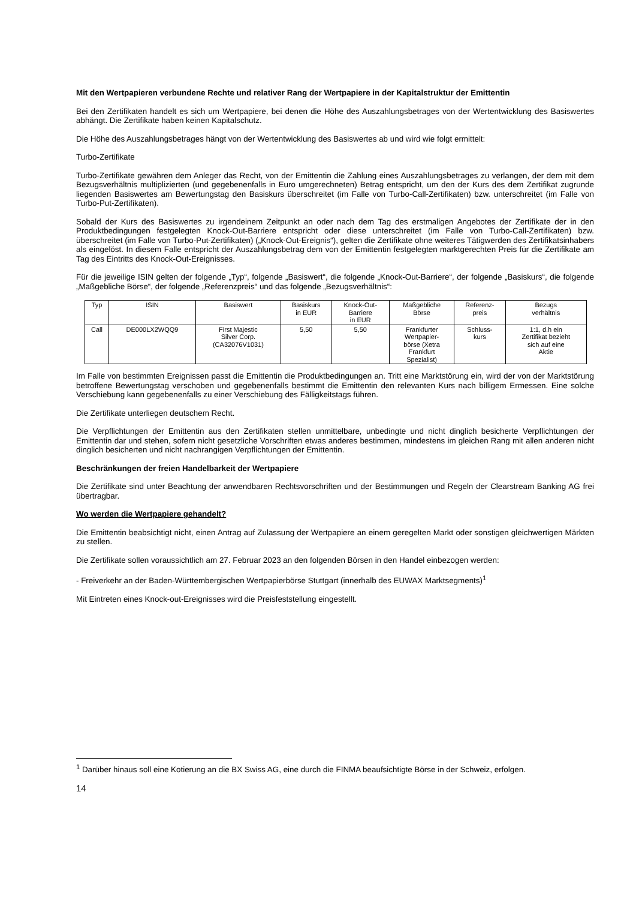Mit den Wertpapieren verbundene Rechte und relativer Rang der Wertpapiere in der Kapitalstruktur der Emittentin
Bei den Zertifikaten handelt es sich um Wertpapiere, bei denen die Höhe des Auszahlungsbetrages von der Wertentwicklung des Basiswertes abhängt. Die Zertifikate haben keinen Kapitalschutz.
Die Höhe des Auszahlungsbetrages hängt von der Wertentwicklung des Basiswertes ab und wird wie folgt ermittelt:
Turbo-Zertifikate
Turbo-Zertifikate gewähren dem Anleger das Recht, von der Emittentin die Zahlung eines Auszahlungsbetrages zu verlangen, der dem mit dem Bezugsverhältnis multiplizierten (und gegebenenfalls in Euro umgerechneten) Betrag entspricht, um den der Kurs des dem Zertifikat zugrunde liegenden Basiswertes am Bewertungstag den Basiskurs überschreitet (im Falle von Turbo-Call-Zertifikaten) bzw. unterschreitet (im Falle von Turbo-Put-Zertifikaten).
Sobald der Kurs des Basiswertes zu irgendeinem Zeitpunkt an oder nach dem Tag des erstmaligen Angebotes der Zertifikate der in den Produktbedingungen festgelegten Knock-Out-Barriere entspricht oder diese unterschreitet (im Falle von Turbo-Call-Zertifikaten) bzw. überschreitet (im Falle von Turbo-Put-Zertifikaten) („Knock-Out-Ereignis“), gelten die Zertifikate ohne weiteres Tätigwerden des Zertifikatsinhabers als eingelöst. In diesem Falle entspricht der Auszahlungsbetrag dem von der Emittentin festgelegten marktgerechten Preis für die Zertifikate am Tag des Eintritts des Knock-Out-Ereignisses.
Für die jeweilige ISIN gelten der folgende „Typ“, folgende „Basiswert“, die folgende „Knock-Out-Barriere“, der folgende „Basiskurs“, die folgende „Maßgebliche Börse“, der folgende „Referenzpreis“ und das folgende „Bezugsverhältnis“:
| Typ | ISIN | Basiswert | Basiskurs in EUR | Knock-Out- Barriere in EUR | Maßgebliche Börse | Referenz- preis | Bezugs verhältnis |
| --- | --- | --- | --- | --- | --- | --- | --- |
| Call | DE000LX2WQQ9 | First Majestic Silver Corp. (CA32076V1031) | 5,50 | 5,50 | Frankfurter Wertpapier- börse (Xetra Frankfurt Spezialist) | Schluss- kurs | 1:1, d.h ein Zertifikat bezieht sich auf eine Aktie |
Im Falle von bestimmten Ereignissen passt die Emittentin die Produktbedingungen an. Tritt eine Marktstörung ein, wird der von der Marktstörung betroffene Bewertungstag verschoben und gegebenenfalls bestimmt die Emittentin den relevanten Kurs nach billigem Ermessen. Eine solche Verschiebung kann gegebenenfalls zu einer Verschiebung des Fälligkeitstags führen.
Die Zertifikate unterliegen deutschem Recht.
Die Verpflichtungen der Emittentin aus den Zertifikaten stellen unmittelbare, unbedingte und nicht dinglich besicherte Verpflichtungen der Emittentin dar und stehen, sofern nicht gesetzliche Vorschriften etwas anderes bestimmen, mindestens im gleichen Rang mit allen anderen nicht dinglich besicherten und nicht nachrangigen Verpflichtungen der Emittentin.
Beschränkungen der freien Handelbarkeit der Wertpapiere
Die Zertifikate sind unter Beachtung der anwendbaren Rechtsvorschriften und der Bestimmungen und Regeln der Clearstream Banking AG frei übertragbar.
Wo werden die Wertpapiere gehandelt?
Die Emittentin beabsichtigt nicht, einen Antrag auf Zulassung der Wertpapiere an einem geregelten Markt oder sonstigen gleichwertigen Märkten zu stellen.
Die Zertifikate sollen voraussichtlich am 27. Februar 2023 an den folgenden Börsen in den Handel einbezogen werden:
- Freiverkehr an der Baden-Württembergischen Wertpapierbörse Stuttgart (innerhalb des EUWAX Marktsegments)<sup>1</sup>
Mit Eintreten eines Knock-out-Ereignisses wird die Preisfeststellung eingestellt.
<sup>1</sup> Darüber hinaus soll eine Kotierung an die BX Swiss AG, eine durch die FINMA beaufsichtigte Börse in der Schweiz, erfolgen.
14